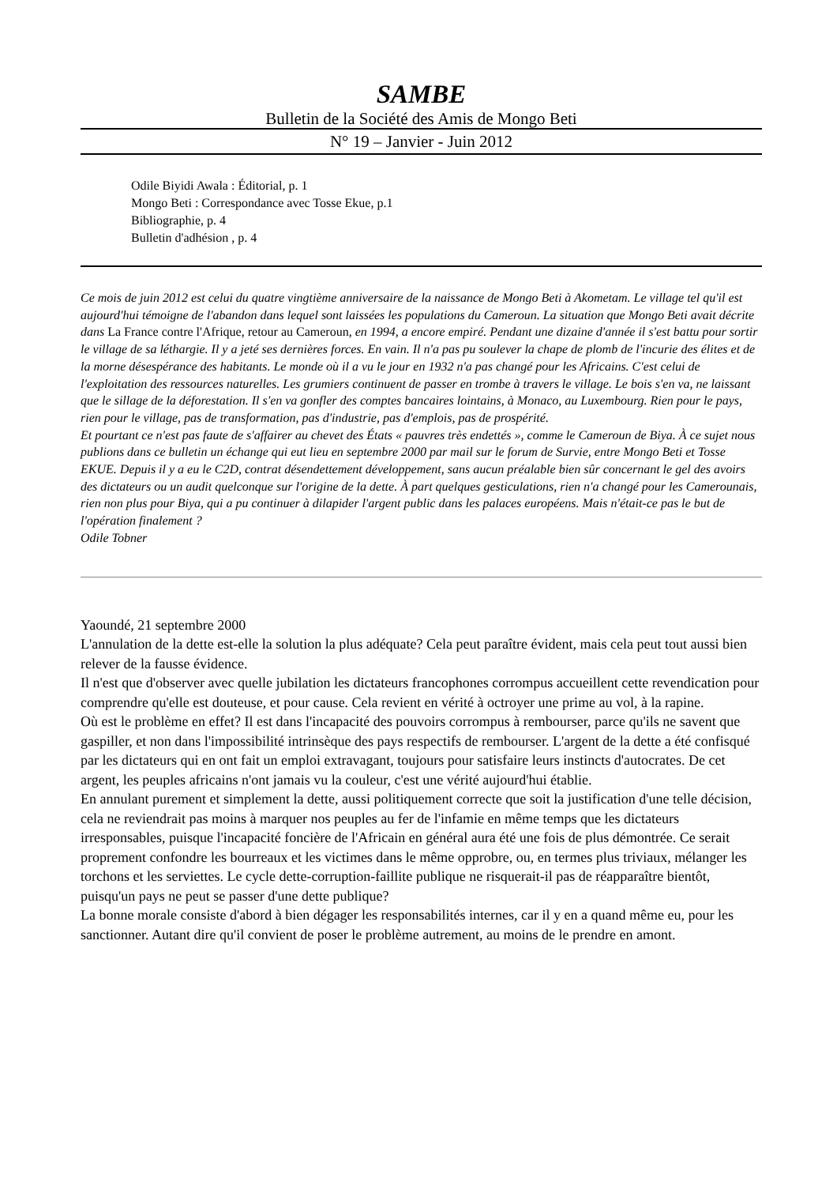SAMBE
Bulletin de la Société des Amis de Mongo Beti
N° 19 – Janvier - Juin 2012
Odile Biyidi Awala : Éditorial, p. 1
Mongo Beti : Correspondance avec Tosse Ekue, p.1
Bibliographie, p. 4
Bulletin d'adhésion , p. 4
Ce mois de juin 2012 est celui du quatre vingtième anniversaire de la naissance de Mongo Beti à Akometam. Le village tel qu'il est aujourd'hui témoigne de l'abandon dans lequel sont laissées les populations du Cameroun. La situation que Mongo Beti avait décrite dans La France contre l'Afrique, retour au Cameroun, en 1994, a encore empiré. Pendant une dizaine d'année il s'est battu pour sortir le village de sa léthargie. Il y a jeté ses dernières forces. En vain. Il n'a pas pu soulever la chape de plomb de l'incurie des élites et de la morne désespérance des habitants. Le monde où il a vu le jour en 1932 n'a pas changé pour les Africains. C'est celui de l'exploitation des ressources naturelles. Les grumiers continuent de passer en trombe à travers le village. Le bois s'en va, ne laissant que le sillage de la déforestation. Il s'en va gonfler des comptes bancaires lointains, à Monaco, au Luxembourg. Rien pour le pays, rien pour le village, pas de transformation, pas d'industrie, pas d'emplois, pas de prospérité.
Et pourtant ce n'est pas faute de s'affairer au chevet des États « pauvres très endettés », comme le Cameroun de Biya. À ce sujet nous publions dans ce bulletin un échange qui eut lieu en septembre 2000 par mail sur le forum de Survie, entre Mongo Beti et Tosse EKUE. Depuis il y a eu le C2D, contrat désendettement développement, sans aucun préalable bien sûr concernant le gel des avoirs des dictateurs ou un audit quelconque sur l'origine de la dette. À part quelques gesticulations, rien n'a changé pour les Camerounais, rien non plus pour Biya, qui a pu continuer à dilapider l'argent public dans les palaces européens. Mais n'était-ce pas le but de l'opération finalement ?
Odile Tobner
Yaoundé, 21 septembre 2000
L'annulation de la dette est-elle la solution la plus adéquate? Cela peut paraître évident, mais cela peut tout aussi bien relever de la fausse évidence.
Il n'est que d'observer avec quelle jubilation les dictateurs francophones corrompus accueillent cette revendication pour comprendre qu'elle est douteuse, et pour cause. Cela revient en vérité à octroyer une prime au vol, à la rapine.
Où est le problème en effet? Il est dans l'incapacité des pouvoirs corrompus à rembourser, parce qu'ils ne savent que gaspiller, et non dans l'impossibilité intrinsèque des pays respectifs de rembourser. L'argent de la dette a été confisqué par les dictateurs qui en ont fait un emploi extravagant, toujours pour satisfaire leurs instincts d'autocrates. De cet argent, les peuples africains n'ont jamais vu la couleur, c'est une vérité aujourd'hui établie.
En annulant purement et simplement la dette, aussi politiquement correcte que soit la justification d'une telle décision, cela ne reviendrait pas moins à marquer nos peuples au fer de l'infamie en même temps que les dictateurs irresponsables, puisque l'incapacité foncière de l'Africain en général aura été une fois de plus démontrée. Ce serait proprement confondre les bourreaux et les victimes dans le même opprobre, ou, en termes plus triviaux, mélanger les torchons et les serviettes. Le cycle dette-corruption-faillite publique ne risquerait-il pas de réapparaître bientôt, puisqu'un pays ne peut se passer d'une dette publique?
La bonne morale consiste d'abord à bien dégager les responsabilités internes, car il y en a quand même eu, pour les sanctionner. Autant dire qu'il convient de poser le problème autrement, au moins de le prendre en amont.